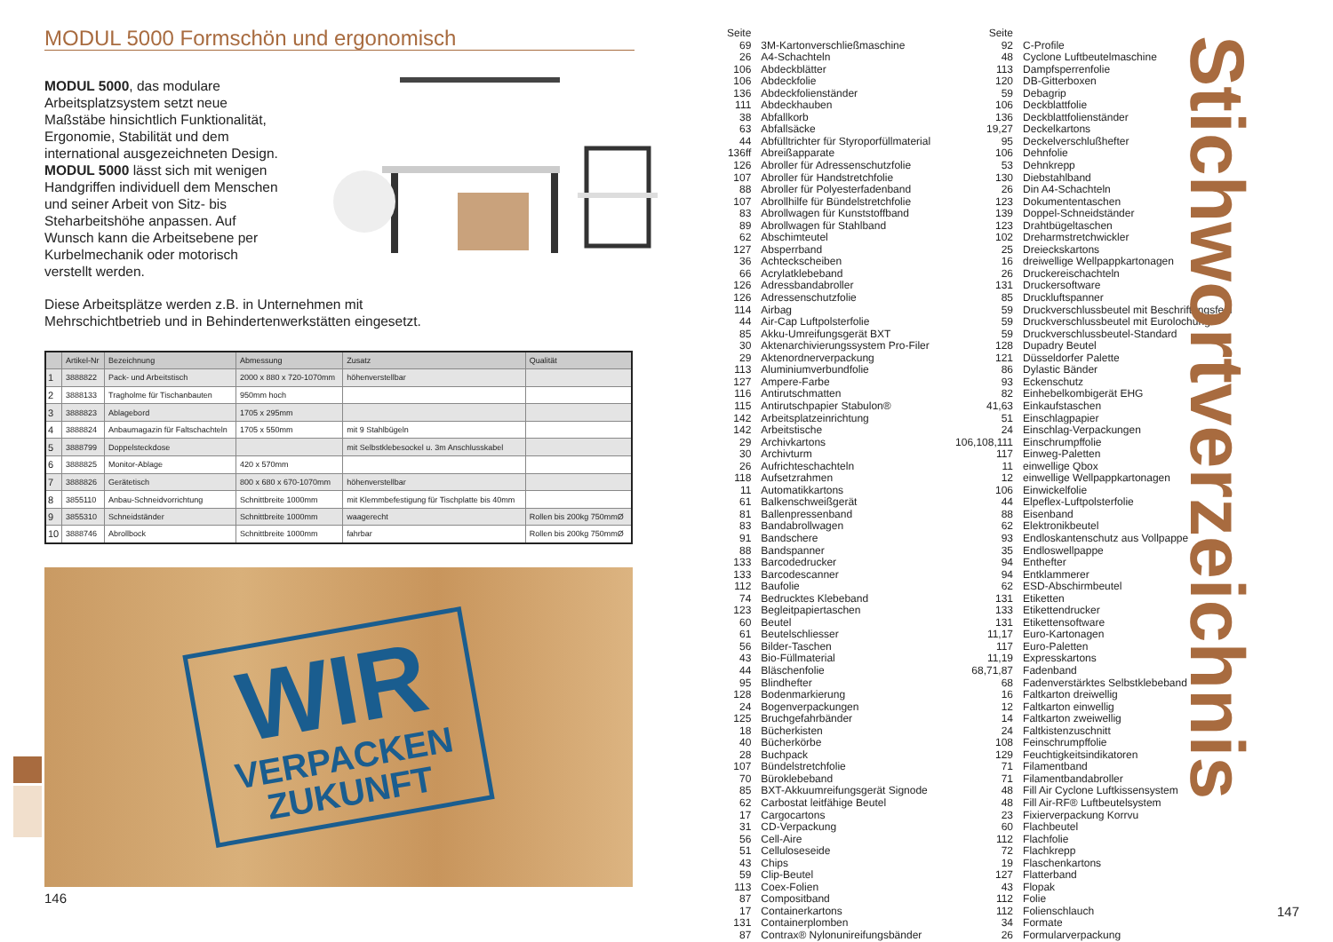MODUL 5000 Formschön und ergonomisch
MODUL 5000, das modulare Arbeitsplatzsystem setzt neue Maßstäbe hinsichtlich Funktionalität, Ergonomie, Stabilität und dem international ausgezeichneten Design.
MODUL 5000 lässt sich mit wenigen Handgriffen individuell dem Menschen und seiner Arbeit von Sitz- bis Steharbeitshöhe anpassen. Auf Wunsch kann die Arbeitsebene per Kurbelmechanik oder motorisch verstellt werden.
Diese Arbeitsplätze werden z.B. in Unternehmen mit
Mehrschichtbetrieb und in Behindertenwerkstätten eingesetzt.
| | Artikel-Nr | Bezeichnung | Abmessung | Zusatz | Qualität |
| --- | --- | --- | --- | --- | --- |
| 1 | 3888822 | Pack- und Arbeitstisch | 2000 x 880 x 720-1070mm | höhenverstellbar | |
| 2 | 3888133 | Tragholme für Tischanbauten | 950mm hoch | | |
| 3 | 3888823 | Ablagebord | 1705 x 295mm | | |
| 4 | 3888824 | Anbaumagazin für Faltschachteln | 1705 x 550mm | mit 9 Stahlbügeln | |
| 5 | 3888799 | Doppelsteckdose | | mit Selbstklebesockel u. 3m Anschlusskabel | |
| 6 | 3888825 | Monitor-Ablage | 420 x 570mm | | |
| 7 | 3888826 | Gerätetisch | 800 x 680 x 670-1070mm | höhenverstellbar | |
| 8 | 3855110 | Anbau-Schneidvorrichtung | Schnittbreite 1000mm | mit Klemmbefestigung für Tischplatte bis 40mm | |
| 9 | 3855310 | Schneidständer | Schnittbreite 1000mm | waagerecht | Rollen bis 200kg 750mmØ |
| 10 | 3888746 | Abrollbock | Schnittbreite 1000mm | fahrbar | Rollen bis 200kg 750mmØ |
WIR
VERPACKEN
ZUKUNFT
146
| Seite | |
| 69 | 3M-Kartonverschließmaschine |
| 26 | A4-Schachteln |
| 106 | Abdeckblätter |
| 106 | Abdeckfolie |
| 136 | Abdeckfolienständer |
| 111 | Abdeckhauben |
| 38 | Abfallkorb |
| 63 | Abfallsäcke |
| 44 | Abfülltrichter für Styroporfüllmaterial |
| 136ff | Abreißapparate |
| 126 | Abroller für Adressenschutzfolie |
| 107 | Abroller für Handstretchfolie |
| 88 | Abroller für Polyesterfadenband |
| 107 | Abrollhilfe für Bündelstretchfolie |
| 83 | Abrollwagen für Kunststoffband |
| 89 | Abrollwagen für Stahlband |
| 62 | Abschimteutel |
| 127 | Absperrband |
| 36 | Achteckscheiben |
| 66 | Acrylatklebeband |
| 126 | Adressbandabroller |
| 126 | Adressenschutzfolie |
| 114 | Airbag |
| 44 | Air-Cap Luftpolsterfolie |
| 85 | Akku-Umreifungsgerät BXT |
| 30 | Aktenarchivierungssystem Pro-Filer |
| 29 | Aktenordnerverpackung |
| 113 | Aluminiumverbundfolie |
| 127 | Ampere-Farbe |
| 116 | Antirutschmatten |
| 115 | Antirutschpapier Stabulon® |
| 142 | Arbeitsplatzeinrichtung |
| 142 | Arbeitstische |
| 29 | Archivkartons |
| 30 | Archivturm |
| 26 | Aufrichteschachteln |
| 118 | Aufsetzrahmen |
| 11 | Automatikkartons |
| 61 | Balkenschweißgerät |
| 81 | Ballenpressenband |
| 83 | Bandabrollwagen |
| 91 | Bandschere |
| 88 | Bandspanner |
| 133 | Barcodedrucker |
| 133 | Barcodescanner |
| 112 | Baufolie |
| 74 | Bedrucktes Klebeband |
| 123 | Begleitpapiertaschen |
| 60 | Beutel |
| 61 | Beutelschliesser |
| 56 | Bilder-Taschen |
| 43 | Bio-Füllmaterial |
| 44 | Bläschenfolie |
| 95 | Blindhefter |
| 128 | Bodenmarkierung |
| 24 | Bogenverpackungen |
| 125 | Bruchgefahrbänder |
| 18 | Bücherkisten |
| 40 | Bücherkörbe |
| 28 | Buchpack |
| 107 | Bündelstretchfolie |
| 70 | Büroklebeband |
| 85 | BXT-Akkuumreifungsgerät Signode |
| 62 | Carbostat leitfähige Beutel |
| 17 | Cargocartons |
| 31 | CD-Verpackung |
| 56 | Cell-Aire |
| 51 | Celluloseseide |
| 43 | Chips |
| 59 | Clip-Beutel |
| 113 | Coex-Folien |
| 87 | Compositband |
| 17 | Containerkartons |
| 131 | Containerplomben |
| 87 | Contrax® Nylonunireifungsbänder |
| Seite | |
| 92 | C-Profile |
| 48 | Cyclone Luftbeutelmaschine |
| 113 | Dampfsperrenfolie |
| 120 | DB-Gitterboxen |
| 59 | Debagrip |
| 106 | Deckblattfolie |
| 136 | Deckblattfolienständer |
| 19,27 | Deckelkartons |
| 95 | Deckelverschlußhefter |
| 106 | Dehnfolie |
| 53 | Dehnkrepp |
| 130 | Diebstahlband |
| 26 | Din A4-Schachteln |
| 123 | Dokumententaschen |
| 139 | Doppel-Schneidständer |
| 123 | Drahtbügeltaschen |
| 102 | Dreharmstretchwickler |
| 25 | Dreieckskartons |
| 16 | dreiwellige Wellpappkartonagen |
| 26 | Druckereischachteln |
| 131 | Druckersoftware |
| 85 | Druckluftspanner |
| 59 | Druckverschlussbeutel mit Beschriftungsfeld |
| 59 | Druckverschlussbeutel mit Eurolochung |
| 59 | Druckverschlussbeutel-Standard |
| 128 | Dupadry Beutel |
| 121 | Düsseldorfer Palette |
| 86 | Dylastic Bänder |
| 93 | Eckenschutz |
| 82 | Einhebelkombigerät EHG |
| 41,63 | Einkaufstaschen |
| 51 | Einschlagpapier |
| 24 | Einschlag-Verpackungen |
| 106,108,111 | Einschrumpffolie |
| 117 | Einweg-Paletten |
| 11 | einwellige Qbox |
| 12 | einwellige Wellpappkartonagen |
| 106 | Einwickelfolie |
| 44 | Elpeflex-Luftpolsterfolie |
| 88 | Eisenband |
| 62 | Elektronikbeutel |
| 93 | Endloskantenschutz aus Vollpappe |
| 35 | Endloswellpappe |
| 94 | Enthefter |
| 94 | Entklammerer |
| 62 | ESD-Abschirmbeutel |
| 131 | Etiketten |
| 133 | Etikettendrucker |
| 131 | Etikettensoftware |
| 11,17 | Euro-Kartonagen |
| 117 | Euro-Paletten |
| 11,19 | Expresskartons |
| 68,71,87 | Fadenband |
| 68 | Fadenverstärktes Selbstklebeband |
| 16 | Faltkarton dreiwellig |
| 12 | Faltkarton einwellig |
| 14 | Faltkarton zweiwellig |
| 24 | Faltkistenzuschnitt |
| 108 | Feinschrumpffolie |
| 129 | Feuchtigkeitsindikatoren |
| 71 | Filamentband |
| 71 | Filamentbandabroller |
| 48 | Fill Air Cyclone Luftkissensystem |
| 48 | Fill Air-RF® Luftbeutelsystem |
| 23 | Fixierverpackung Korrvu |
| 60 | Flachbeutel |
| 112 | Flachfolie |
| 72 | Flachkrepp |
| 19 | Flaschenkartons |
| 127 | Flatterband |
| 43 | Flopak |
| 112 | Folie |
| 112 | Folienschlauch |
| 34 | Formate |
| 26 | Formularverpackung |
Stichwortverzeichnis
147